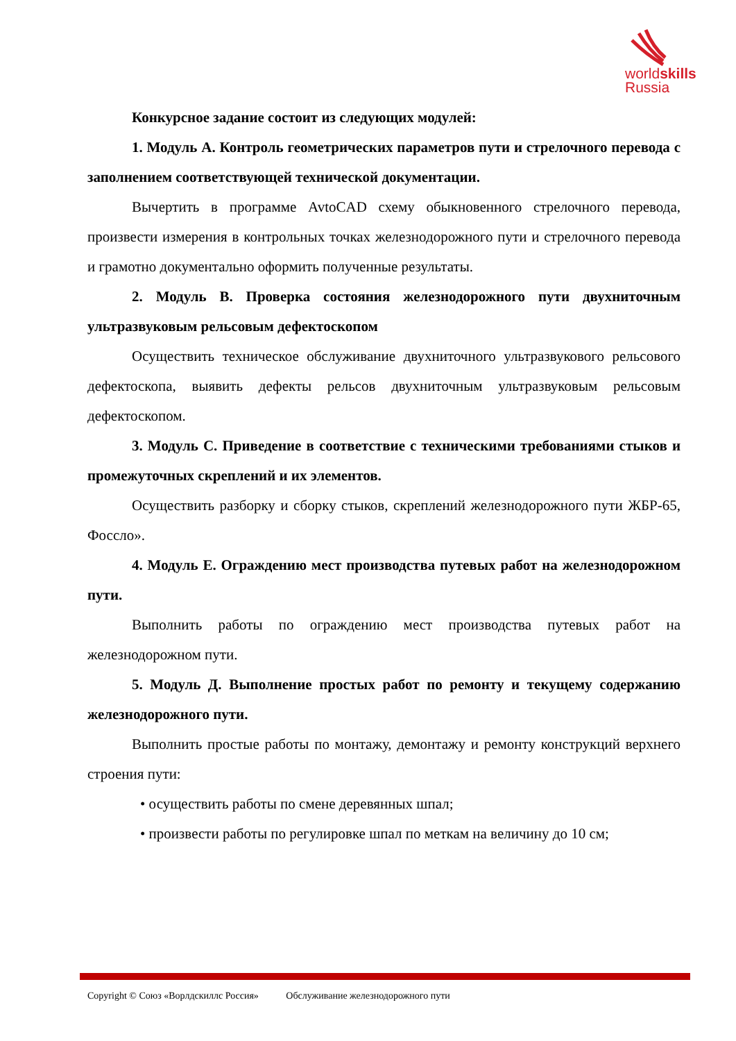worldskills
Russia
Конкурсное задание состоит из следующих модулей:
1. Модуль А. Контроль геометрических параметров пути и стрелочного перевода с заполнением соответствующей технической документации.
Вычертить в программе AvtoCAD схему обыкновенного стрелочного перевода, произвести измерения в контрольных точках железнодорожного пути и стрелочного перевода и грамотно документально оформить полученные результаты.
2. Модуль В. Проверка состояния железнодорожного пути двухниточным ультразвуковым рельсовым дефектоскопом
Осуществить техническое обслуживание двухниточного ультразвукового рельсового дефектоскопа, выявить дефекты рельсов двухниточным ультразвуковым рельсовым дефектоскопом.
3. Модуль С. Приведение в соответствие с техническими требованиями стыков и промежуточных скреплений и их элементов.
Осуществить разборку и сборку стыков, скреплений железнодорожного пути ЖБР-65, Фоссло».
4. Модуль Е. Ограждению мест производства путевых работ на железнодорожном пути.
Выполнить работы по ограждению мест производства путевых работ на железнодорожном пути.
5. Модуль Д. Выполнение простых работ по ремонту и текущему содержанию железнодорожного пути.
Выполнить простые работы по монтажу, демонтажу и ремонту конструкций верхнего строения пути:
• осуществить работы по смене деревянных шпал;
• произвести работы по регулировке шпал по меткам на величину до 10 см;
Copyright © Союз «Ворлдскиллс Россия» Обслуживание железнодорожного пути